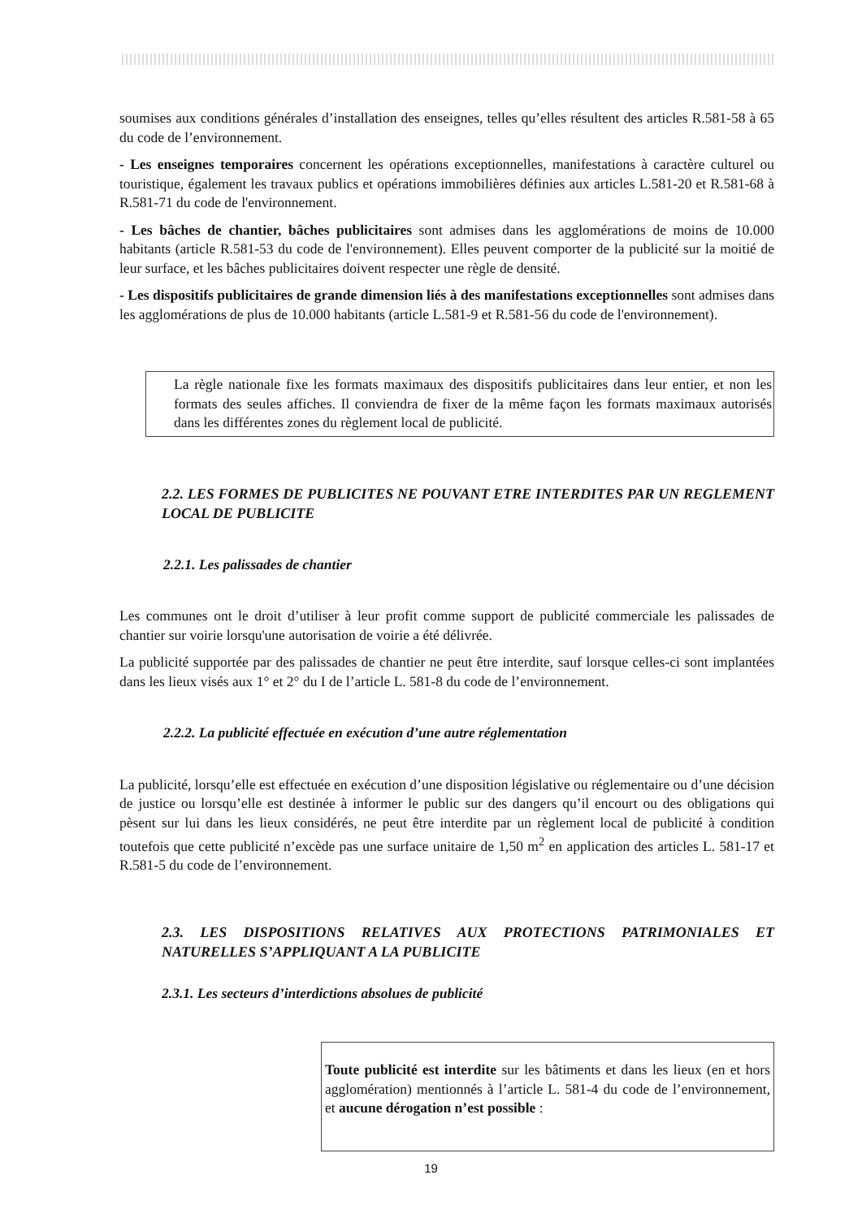soumises aux conditions générales d’installation des enseignes, telles qu’elles résultent des articles R.581-58 à 65 du code de l’environnement.
- Les enseignes temporaires concernent les opérations exceptionnelles, manifestations à caractère culturel ou touristique, également les travaux publics et opérations immobilières définies aux articles L.581-20 et R.581-68 à R.581-71 du code de l'environnement.
- Les bâches de chantier, bâches publicitaires sont admises dans les agglomérations de moins de 10.000 habitants (article R.581-53 du code de l'environnement). Elles peuvent comporter de la publicité sur la moitié de leur surface, et les bâches publicitaires doivent respecter une règle de densité.
- Les dispositifs publicitaires de grande dimension liés à des manifestations exceptionnelles sont admises dans les agglomérations de plus de 10.000 habitants (article L.581-9 et R.581-56 du code de l'environnement).
La règle nationale fixe les formats maximaux des dispositifs publicitaires dans leur entier, et non les formats des seules affiches. Il conviendra de fixer de la même façon les formats maximaux autorisés dans les différentes zones du règlement local de publicité.
2.2. LES FORMES DE PUBLICITES NE POUVANT ETRE INTERDITES PAR UN REGLEMENT LOCAL DE PUBLICITE
2.2.1. Les palissades de chantier
Les communes ont le droit d’utiliser à leur profit comme support de publicité commerciale les palissades de chantier sur voirie lorsqu'une autorisation de voirie a été délivrée.
La publicité supportée par des palissades de chantier ne peut être interdite, sauf lorsque celles-ci sont implantées dans les lieux visés aux 1° et 2° du I de l’article L. 581-8 du code de l’environnement.
2.2.2. La publicité effectuée en exécution d’une autre réglementation
La publicité, lorsqu’elle est effectuée en exécution d’une disposition législative ou réglementaire ou d’une décision de justice ou lorsqu’elle est destinée à informer le public sur des dangers qu’il encourt ou des obligations qui pèsent sur lui dans les lieux considérés, ne peut être interdite par un règlement local de publicité à condition toutefois que cette publicité n’excède pas une surface unitaire de 1,50 m<sup>2</sup> en application des articles L. 581-17 et R.581-5 du code de l’environnement.
2.3. LES DISPOSITIONS RELATIVES AUX PROTECTIONS PATRIMONIALES ET NATURELLES S’APPLIQUANT A LA PUBLICITE
2.3.1. Les secteurs d’interdictions absolues de publicité
Toute publicité est interdite sur les bâtiments et dans les lieux (en et hors agglomération) mentionnés à l’article L. 581-4 du code de l’environnement, et aucune dérogation n’est possible :
19